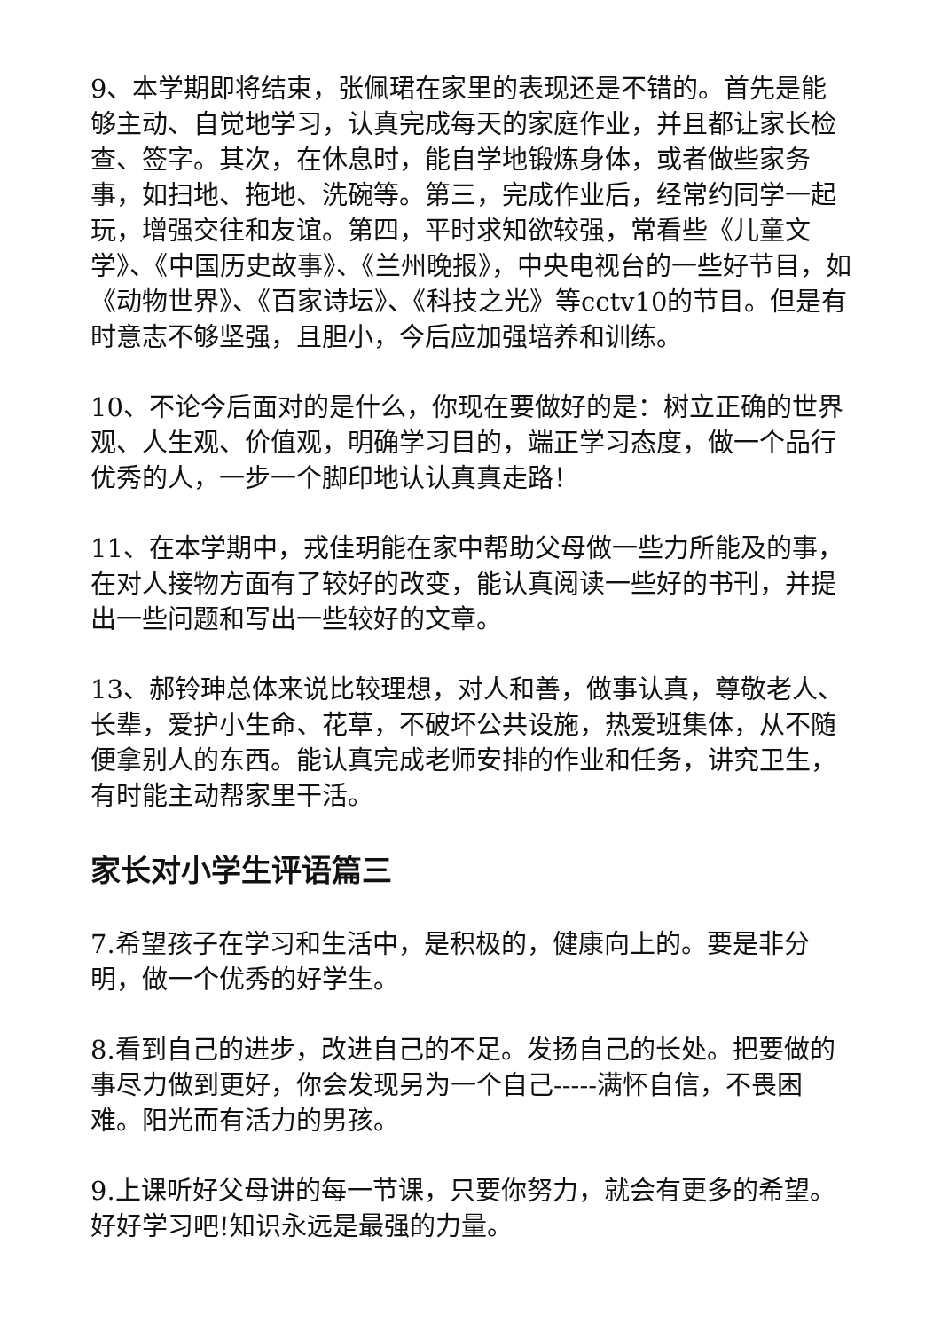9、本学期即将结束，张佩珺在家里的表现还是不错的。首先是能够主动、自觉地学习，认真完成每天的家庭作业，并且都让家长检查、签字。其次，在休息时，能自学地锻炼身体，或者做些家务事，如扫地、拖地、洗碗等。第三，完成作业后，经常约同学一起玩，增强交往和友谊。第四，平时求知欲较强，常看些《儿童文学》、《中国历史故事》、《兰州晚报》，中央电视台的一些好节目，如《动物世界》、《百家诗坛》、《科技之光》等cctv10的节目。但是有时意志不够坚强，且胆小，今后应加强培养和训练。
10、不论今后面对的是什么，你现在要做好的是：树立正确的世界观、人生观、价值观，明确学习目的，端正学习态度，做一个品行优秀的人，一步一个脚印地认认真真走路！
11、在本学期中，戎佳玥能在家中帮助父母做一些力所能及的事，在对人接物方面有了较好的改变，能认真阅读一些好的书刊，并提出一些问题和写出一些较好的文章。
13、郝铃珅总体来说比较理想，对人和善，做事认真，尊敬老人、长辈，爱护小生命、花草，不破坏公共设施，热爱班集体，从不随便拿别人的东西。能认真完成老师安排的作业和任务，讲究卫生，有时能主动帮家里干活。
家长对小学生评语篇三
7.希望孩子在学习和生活中，是积极的，健康向上的。要是非分明，做一个优秀的好学生。
8.看到自己的进步，改进自己的不足。发扬自己的长处。把要做的事尽力做到更好，你会发现另为一个自己-----满怀自信，不畏困难。阳光而有活力的男孩。
9.上课听好父母讲的每一节课，只要你努力，就会有更多的希望。好好学习吧!知识永远是最强的力量。